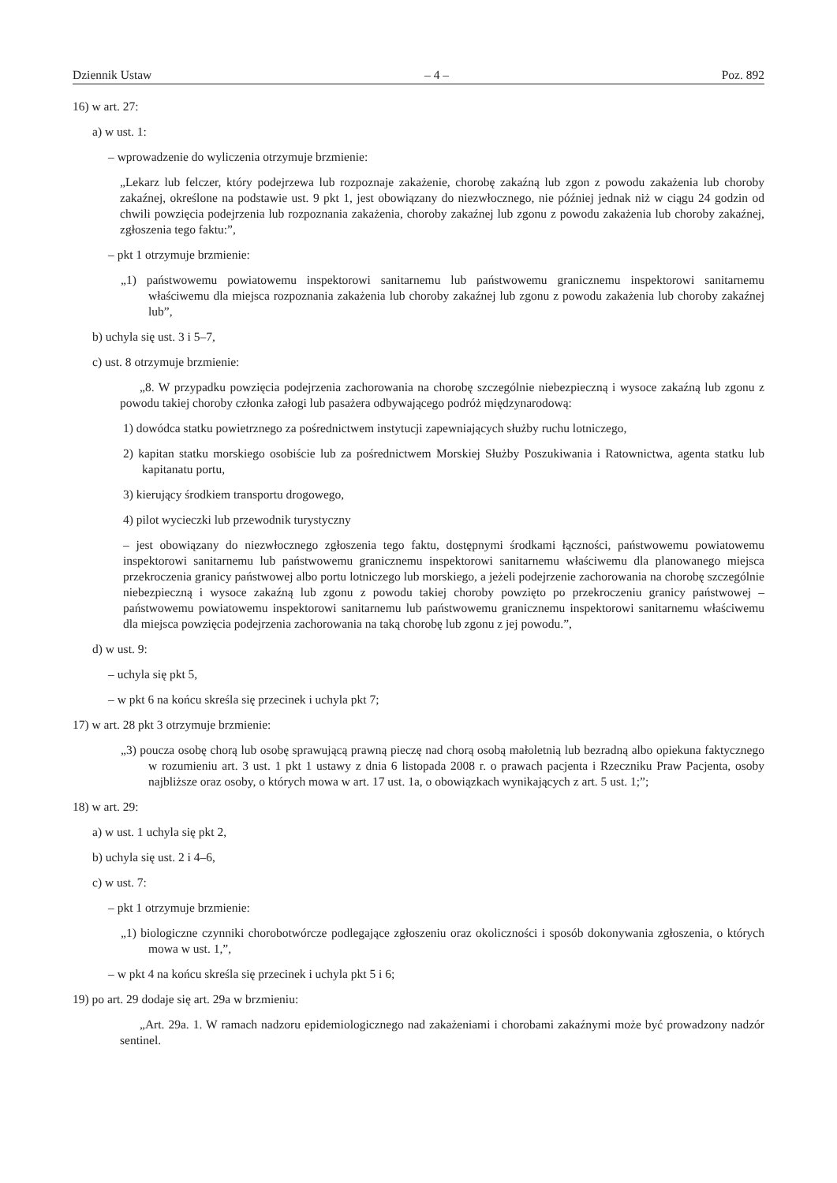Dziennik Ustaw – 4 – Poz. 892
16) w art. 27:
a) w ust. 1:
– wprowadzenie do wyliczenia otrzymuje brzmienie:
„Lekarz lub felczer, który podejrzewa lub rozpoznaje zakażenie, chorobę zakaźną lub zgon z powodu zakażenia lub choroby zakaźnej, określone na podstawie ust. 9 pkt 1, jest obowiązany do niezwłocznego, nie później jednak niż w ciągu 24 godzin od chwili powzięcia podejrzenia lub rozpoznania zakażenia, choroby zakaźnej lub zgonu z powodu zakażenia lub choroby zakaźnej, zgłoszenia tego faktu:”,
– pkt 1 otrzymuje brzmienie:
„1) państwowemu powiatowemu inspektorowi sanitarnemu lub państwowemu granicznemu inspektorowi sanitarnemu właściwemu dla miejsca rozpoznania zakażenia lub choroby zakaźnej lub zgonu z powodu zakażenia lub choroby zakaźnej lub”,
b) uchyla się ust. 3 i 5–7,
c) ust. 8 otrzymuje brzmienie:
„8. W przypadku powzięcia podejrzenia zachorowania na chorobę szczególnie niebezpieczną i wysoce zakaźną lub zgonu z powodu takiej choroby członka załogi lub pasażera odbywającego podróż międzynarodową:
1) dowódca statku powietrznego za pośrednictwem instytucji zapewniających służby ruchu lotniczego,
2) kapitan statku morskiego osobiście lub za pośrednictwem Morskiej Służby Poszukiwania i Ratownictwa, agenta statku lub kapitanatu portu,
3) kierujący środkiem transportu drogowego,
4) pilot wycieczki lub przewodnik turystyczny
– jest obowiązany do niezwłocznego zgłoszenia tego faktu, dostępnymi środkami łączności, państwowemu powiatowemu inspektorowi sanitarnemu lub państwowemu granicznemu inspektorowi sanitarnemu właściwemu dla planowanego miejsca przekroczenia granicy państwowej albo portu lotniczego lub morskiego, a jeżeli podejrzenie zachorowania na chorobę szczególnie niebezpieczną i wysoce zakaźną lub zgonu z powodu takiej choroby powzięto po przekroczeniu granicy państwowej – państwowemu powiatowemu inspektorowi sanitarnemu lub państwowemu granicznemu inspektorowi sanitarnemu właściwemu dla miejsca powzięcia podejrzenia zachorowania na taką chorobę lub zgonu z jej powodu.”,
d) w ust. 9:
– uchyla się pkt 5,
– w pkt 6 na końcu skreśla się przecinek i uchyla pkt 7;
17) w art. 28 pkt 3 otrzymuje brzmienie:
„3) poucza osobę chorą lub osobę sprawującą prawną pieczę nad chorą osobą małoletnią lub bezradną albo opiekuna faktycznego w rozumieniu art. 3 ust. 1 pkt 1 ustawy z dnia 6 listopada 2008 r. o prawach pacjenta i Rzeczniku Praw Pacjenta, osoby najbliższe oraz osoby, o których mowa w art. 17 ust. 1a, o obowiązkach wynikających z art. 5 ust. 1;”;
18) w art. 29:
a) w ust. 1 uchyla się pkt 2,
b) uchyla się ust. 2 i 4–6,
c) w ust. 7:
– pkt 1 otrzymuje brzmienie:
„1) biologiczne czynniki chorobotwórcze podlegające zgłoszeniu oraz okoliczności i sposób dokonywania zgłoszenia, o których mowa w ust. 1,”,
– w pkt 4 na końcu skreśla się przecinek i uchyla pkt 5 i 6;
19) po art. 29 dodaje się art. 29a w brzmieniu:
„Art. 29a. 1. W ramach nadzoru epidemiologicznego nad zakażeniami i chorobami zakaźnymi może być prowadzony nadzór sentinel.